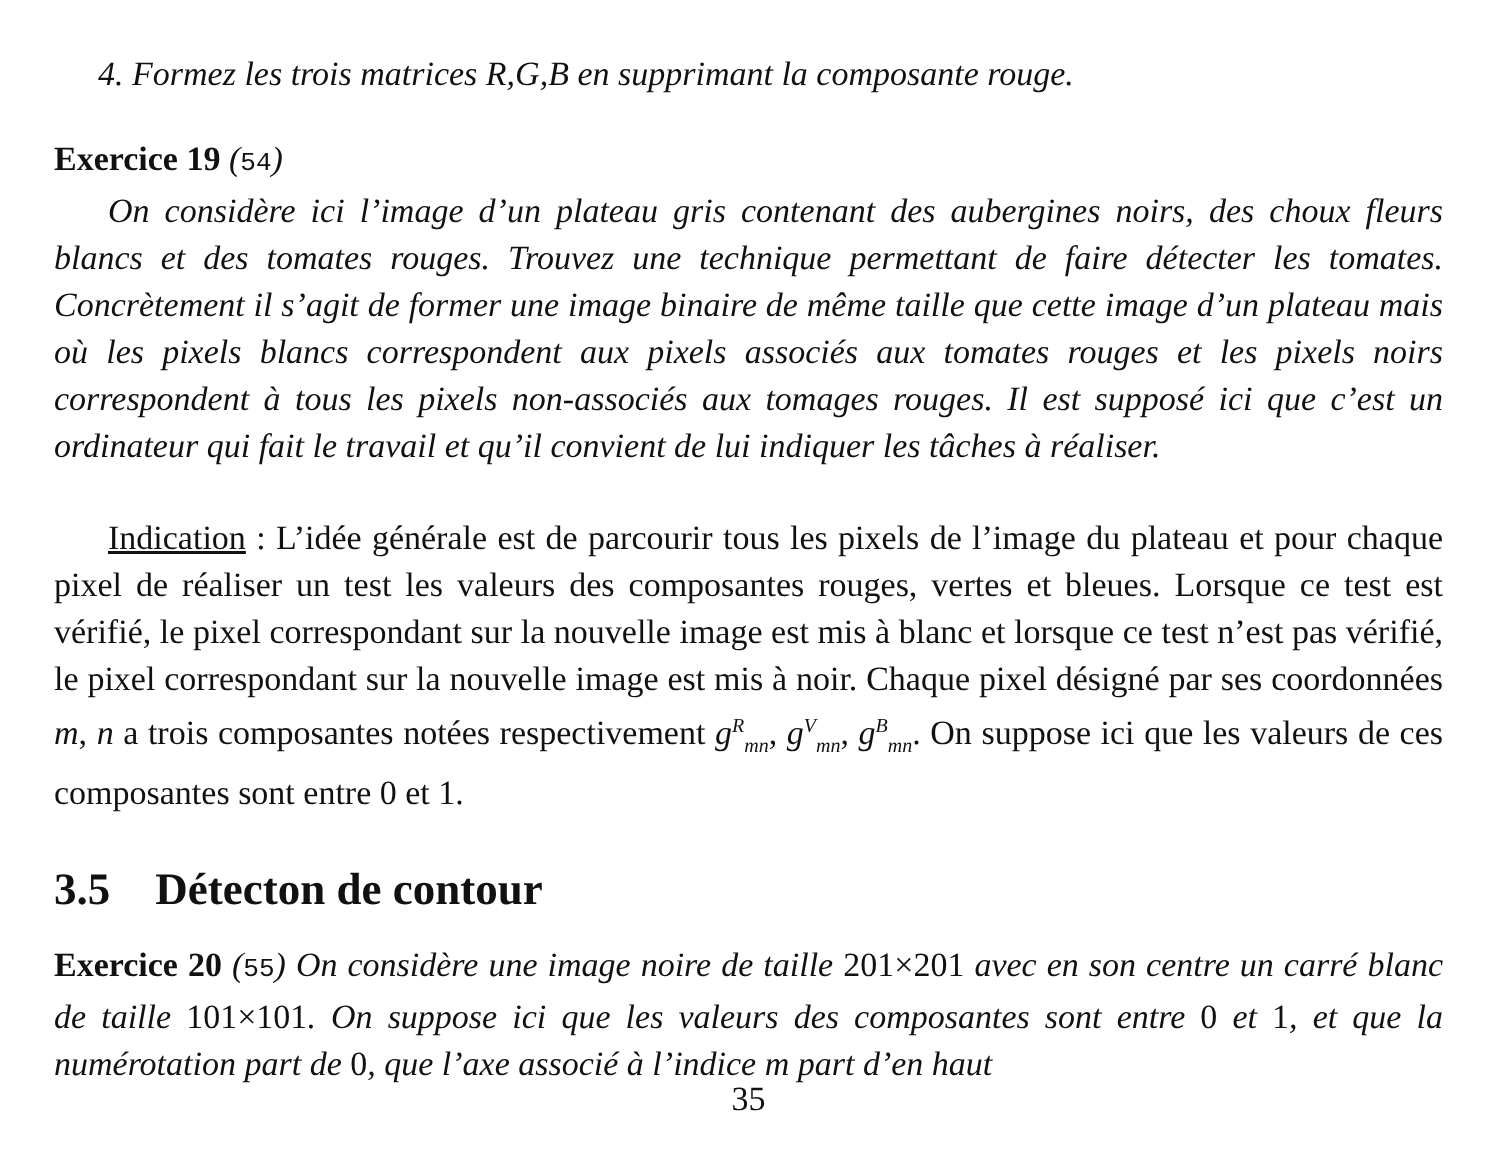4. Formez les trois matrices R,G,B en supprimant la composante rouge.
Exercice 19 (54)
On considère ici l’image d’un plateau gris contenant des aubergines noirs, des choux fleurs blancs et des tomates rouges. Trouvez une technique permettant de faire détecter les tomates. Concrètement il s’agit de former une image binaire de même taille que cette image d’un plateau mais où les pixels blancs correspondent aux pixels associés aux tomates rouges et les pixels noirs correspondent à tous les pixels non-associés aux tomages rouges. Il est supposé ici que c’est un ordinateur qui fait le travail et qu’il convient de lui indiquer les tâches à réaliser.
Indication : L’idée générale est de parcourir tous les pixels de l’image du plateau et pour chaque pixel de réaliser un test les valeurs des composantes rouges, vertes et bleues. Lorsque ce test est vérifié, le pixel correspondant sur la nouvelle image est mis à blanc et lorsque ce test n’est pas vérifié, le pixel correspondant sur la nouvelle image est mis à noir. Chaque pixel désigné par ses coordonnées m, n a trois composantes notées respectivement g<sup>R</sup><sub>mn</sub>, g<sup>V</sup><sub>mn</sub>, g<sup>B</sup><sub>mn</sub>. On suppose ici que les valeurs de ces composantes sont entre 0 et 1.
3.5 Détecton de contour
Exercice 20 (55) On considère une image noire de taille 201×201 avec en son centre un carré blanc de taille 101×101. On suppose ici que les valeurs des composantes sont entre 0 et 1, et que la numérotation part de 0, que l’axe associé à l’indice m part d’en haut
35